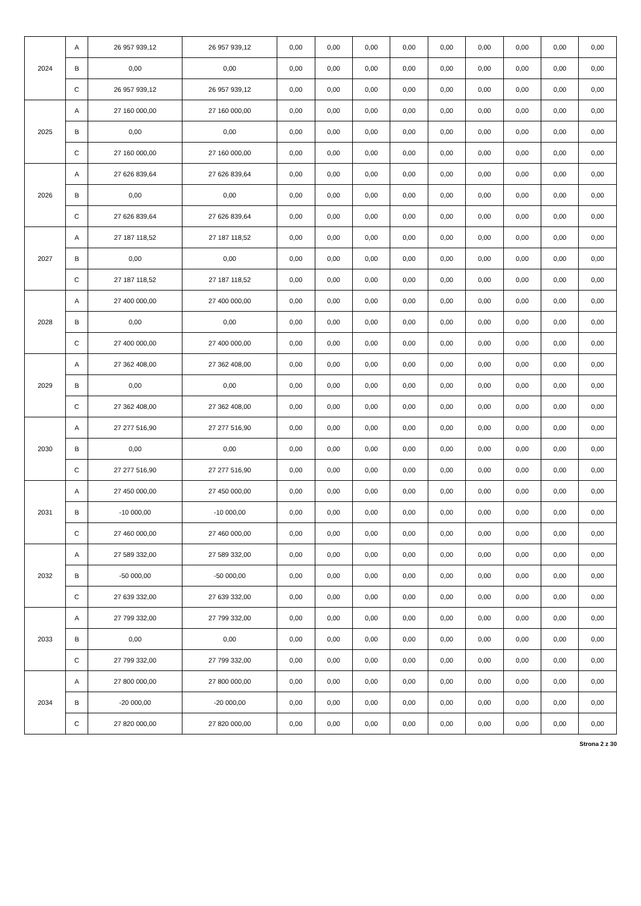| 2024 | A | 26 957 939,12 | 26 957 939,12 | 0,00 | 0,00 | 0,00 | 0,00 | 0,00 | 0,00 | 0,00 | 0,00 | 0,00 |
| | B | 0,00 | 0,00 | 0,00 | 0,00 | 0,00 | 0,00 | 0,00 | 0,00 | 0,00 | 0,00 | 0,00 |
| | C | 26 957 939,12 | 26 957 939,12 | 0,00 | 0,00 | 0,00 | 0,00 | 0,00 | 0,00 | 0,00 | 0,00 | 0,00 |
| 2025 | A | 27 160 000,00 | 27 160 000,00 | 0,00 | 0,00 | 0,00 | 0,00 | 0,00 | 0,00 | 0,00 | 0,00 | 0,00 |
| | B | 0,00 | 0,00 | 0,00 | 0,00 | 0,00 | 0,00 | 0,00 | 0,00 | 0,00 | 0,00 | 0,00 |
| | C | 27 160 000,00 | 27 160 000,00 | 0,00 | 0,00 | 0,00 | 0,00 | 0,00 | 0,00 | 0,00 | 0,00 | 0,00 |
| 2026 | A | 27 626 839,64 | 27 626 839,64 | 0,00 | 0,00 | 0,00 | 0,00 | 0,00 | 0,00 | 0,00 | 0,00 | 0,00 |
| | B | 0,00 | 0,00 | 0,00 | 0,00 | 0,00 | 0,00 | 0,00 | 0,00 | 0,00 | 0,00 | 0,00 |
| | C | 27 626 839,64 | 27 626 839,64 | 0,00 | 0,00 | 0,00 | 0,00 | 0,00 | 0,00 | 0,00 | 0,00 | 0,00 |
| 2027 | A | 27 187 118,52 | 27 187 118,52 | 0,00 | 0,00 | 0,00 | 0,00 | 0,00 | 0,00 | 0,00 | 0,00 | 0,00 |
| | B | 0,00 | 0,00 | 0,00 | 0,00 | 0,00 | 0,00 | 0,00 | 0,00 | 0,00 | 0,00 | 0,00 |
| | C | 27 187 118,52 | 27 187 118,52 | 0,00 | 0,00 | 0,00 | 0,00 | 0,00 | 0,00 | 0,00 | 0,00 | 0,00 |
| 2028 | A | 27 400 000,00 | 27 400 000,00 | 0,00 | 0,00 | 0,00 | 0,00 | 0,00 | 0,00 | 0,00 | 0,00 | 0,00 |
| | B | 0,00 | 0,00 | 0,00 | 0,00 | 0,00 | 0,00 | 0,00 | 0,00 | 0,00 | 0,00 | 0,00 |
| | C | 27 400 000,00 | 27 400 000,00 | 0,00 | 0,00 | 0,00 | 0,00 | 0,00 | 0,00 | 0,00 | 0,00 | 0,00 |
| 2029 | A | 27 362 408,00 | 27 362 408,00 | 0,00 | 0,00 | 0,00 | 0,00 | 0,00 | 0,00 | 0,00 | 0,00 | 0,00 |
| | B | 0,00 | 0,00 | 0,00 | 0,00 | 0,00 | 0,00 | 0,00 | 0,00 | 0,00 | 0,00 | 0,00 |
| | C | 27 362 408,00 | 27 362 408,00 | 0,00 | 0,00 | 0,00 | 0,00 | 0,00 | 0,00 | 0,00 | 0,00 | 0,00 |
| 2030 | A | 27 277 516,90 | 27 277 516,90 | 0,00 | 0,00 | 0,00 | 0,00 | 0,00 | 0,00 | 0,00 | 0,00 | 0,00 |
| | B | 0,00 | 0,00 | 0,00 | 0,00 | 0,00 | 0,00 | 0,00 | 0,00 | 0,00 | 0,00 | 0,00 |
| | C | 27 277 516,90 | 27 277 516,90 | 0,00 | 0,00 | 0,00 | 0,00 | 0,00 | 0,00 | 0,00 | 0,00 | 0,00 |
| 2031 | A | 27 450 000,00 | 27 450 000,00 | 0,00 | 0,00 | 0,00 | 0,00 | 0,00 | 0,00 | 0,00 | 0,00 | 0,00 |
| | B | -10 000,00 | -10 000,00 | 0,00 | 0,00 | 0,00 | 0,00 | 0,00 | 0,00 | 0,00 | 0,00 | 0,00 |
| | C | 27 460 000,00 | 27 460 000,00 | 0,00 | 0,00 | 0,00 | 0,00 | 0,00 | 0,00 | 0,00 | 0,00 | 0,00 |
| 2032 | A | 27 589 332,00 | 27 589 332,00 | 0,00 | 0,00 | 0,00 | 0,00 | 0,00 | 0,00 | 0,00 | 0,00 | 0,00 |
| | B | -50 000,00 | -50 000,00 | 0,00 | 0,00 | 0,00 | 0,00 | 0,00 | 0,00 | 0,00 | 0,00 | 0,00 |
| | C | 27 639 332,00 | 27 639 332,00 | 0,00 | 0,00 | 0,00 | 0,00 | 0,00 | 0,00 | 0,00 | 0,00 | 0,00 |
| 2033 | A | 27 799 332,00 | 27 799 332,00 | 0,00 | 0,00 | 0,00 | 0,00 | 0,00 | 0,00 | 0,00 | 0,00 | 0,00 |
| | B | 0,00 | 0,00 | 0,00 | 0,00 | 0,00 | 0,00 | 0,00 | 0,00 | 0,00 | 0,00 | 0,00 |
| | C | 27 799 332,00 | 27 799 332,00 | 0,00 | 0,00 | 0,00 | 0,00 | 0,00 | 0,00 | 0,00 | 0,00 | 0,00 |
| 2034 | A | 27 800 000,00 | 27 800 000,00 | 0,00 | 0,00 | 0,00 | 0,00 | 0,00 | 0,00 | 0,00 | 0,00 | 0,00 |
| | B | -20 000,00 | -20 000,00 | 0,00 | 0,00 | 0,00 | 0,00 | 0,00 | 0,00 | 0,00 | 0,00 | 0,00 |
| | C | 27 820 000,00 | 27 820 000,00 | 0,00 | 0,00 | 0,00 | 0,00 | 0,00 | 0,00 | 0,00 | 0,00 | 0,00 |
Strona 2 z 30